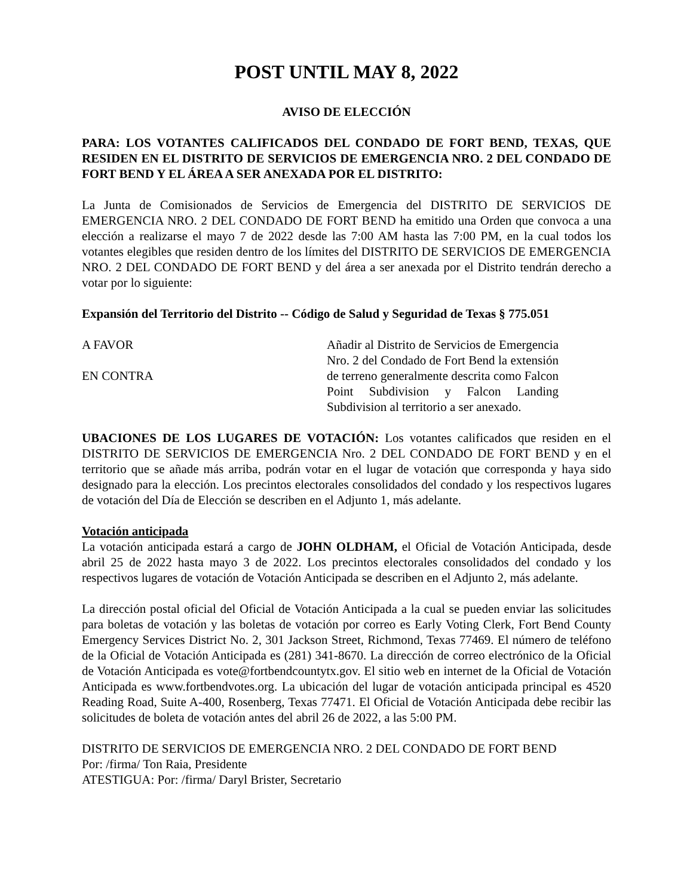POST UNTIL MAY 8, 2022
AVISO DE ELECCIÓN
PARA: LOS VOTANTES CALIFICADOS DEL CONDADO DE FORT BEND, TEXAS, QUE RESIDEN EN EL DISTRITO DE SERVICIOS DE EMERGENCIA NRO. 2 DEL CONDADO DE FORT BEND Y EL ÁREA A SER ANEXADA POR EL DISTRITO:
La Junta de Comisionados de Servicios de Emergencia del DISTRITO DE SERVICIOS DE EMERGENCIA NRO. 2 DEL CONDADO DE FORT BEND ha emitido una Orden que convoca a una elección a realizarse el mayo 7 de 2022 desde las 7:00 AM hasta las 7:00 PM, en la cual todos los votantes elegibles que residen dentro de los límites del DISTRITO DE SERVICIOS DE EMERGENCIA NRO. 2 DEL CONDADO DE FORT BEND y del área a ser anexada por el Distrito tendrán derecho a votar por lo siguiente:
Expansión del Territorio del Distrito -- Código de Salud y Seguridad de Texas § 775.051
A FAVOR
EN CONTRA
Añadir al Distrito de Servicios de Emergencia Nro. 2 del Condado de Fort Bend la extensión de terreno generalmente descrita como Falcon Point Subdivision y Falcon Landing Subdivision al territorio a ser anexado.
UBACIONES DE LOS LUGARES DE VOTACIÓN: Los votantes calificados que residen en el DISTRITO DE SERVICIOS DE EMERGENCIA Nro. 2 DEL CONDADO DE FORT BEND y en el territorio que se añade más arriba, podrán votar en el lugar de votación que corresponda y haya sido designado para la elección. Los precintos electorales consolidados del condado y los respectivos lugares de votación del Día de Elección se describen en el Adjunto 1, más adelante.
Votación anticipada
La votación anticipada estará a cargo de JOHN OLDHAM, el Oficial de Votación Anticipada, desde abril 25 de 2022 hasta mayo 3 de 2022. Los precintos electorales consolidados del condado y los respectivos lugares de votación de Votación Anticipada se describen en el Adjunto 2, más adelante.
La dirección postal oficial del Oficial de Votación Anticipada a la cual se pueden enviar las solicitudes para boletas de votación y las boletas de votación por correo es Early Voting Clerk, Fort Bend County Emergency Services District No. 2, 301 Jackson Street, Richmond, Texas 77469. El número de teléfono de la Oficial de Votación Anticipada es (281) 341-8670. La dirección de correo electrónico de la Oficial de Votación Anticipada es vote@fortbendcountytx.gov. El sitio web en internet de la Oficial de Votación Anticipada es www.fortbendvotes.org. La ubicación del lugar de votación anticipada principal es 4520 Reading Road, Suite A-400, Rosenberg, Texas 77471. El Oficial de Votación Anticipada debe recibir las solicitudes de boleta de votación antes del abril 26 de 2022, a las 5:00 PM.
DISTRITO DE SERVICIOS DE EMERGENCIA NRO. 2 DEL CONDADO DE FORT BEND
Por: /firma/ Ton Raia, Presidente
ATESTIGUA: Por: /firma/ Daryl Brister, Secretario